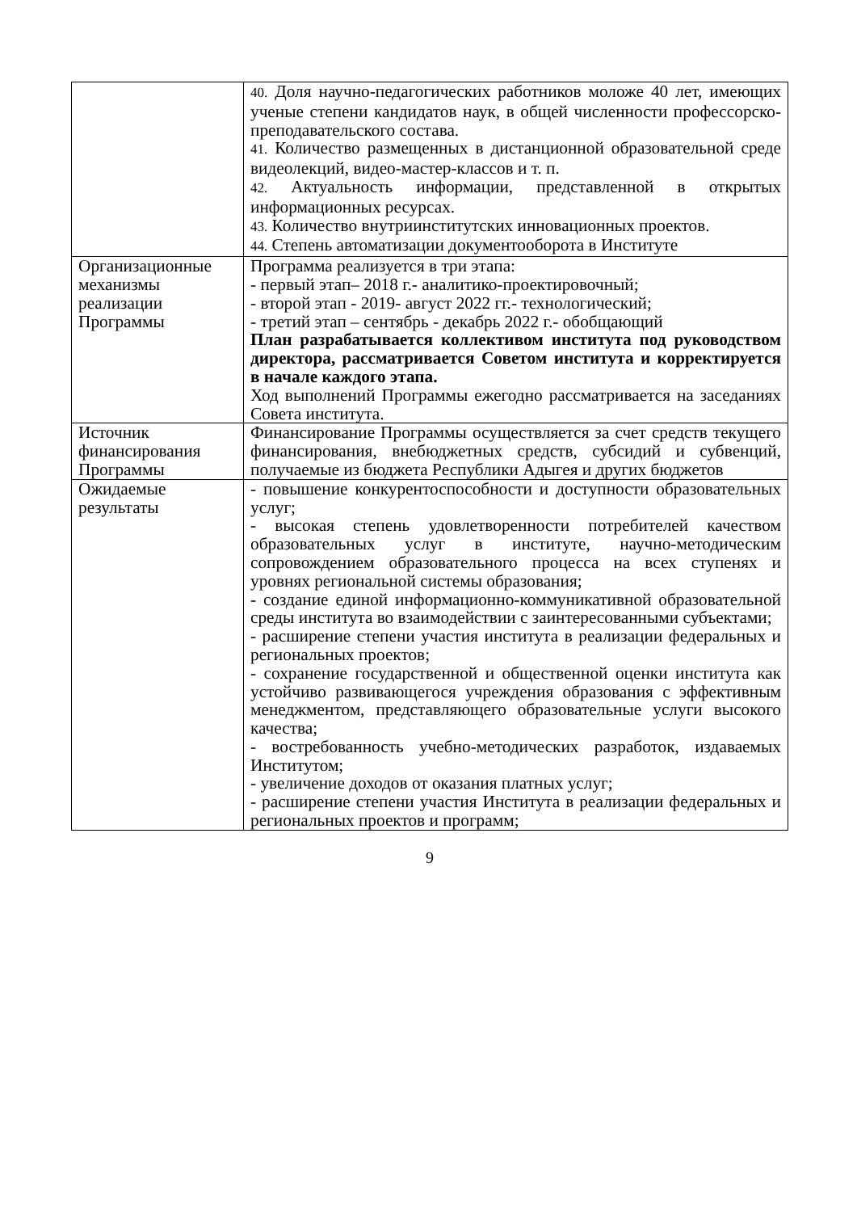| | 40. Доля научно-педагогических работников моложе 40 лет, имеющих ученые степени кандидатов наук, в общей численности профессорско-преподавательского состава. 41. Количество размещенных в дистанционной образовательной среде видеолекций, видео-мастер-классов и т. п. 42. Актуальность информации, представленной в открытых информационных ресурсах. 43. Количество внутриинститутских инновационных проектов. 44. Степень автоматизации документооборота в Институте |
| Организационные механизмы реализации Программы | Программа реализуется в три этапа: - первый этап– 2018 г.- аналитико-проектировочный; - второй этап - 2019- август 2022 гг.- технологический; - третий этап – сентябрь - декабрь 2022 г.- обобщающий План разрабатывается коллективом института под руководством директора, рассматривается Советом института и корректируется в начале каждого этапа. Ход выполнений Программы ежегодно рассматривается на заседаниях Совета института. |
| Источник финансирования Программы | Финансирование Программы осуществляется за счет средств текущего финансирования, внебюджетных средств, субсидий и субвенций, получаемые из бюджета Республики Адыгея и других бюджетов |
| Ожидаемые результаты | - повышение конкурентоспособности и доступности образовательных услуг; - высокая степень удовлетворенности потребителей качеством образовательных услуг в институте, научно-методическим сопровождением образовательного процесса на всех ступенях и уровнях региональной системы образования; - создание единой информационно-коммуникативной образовательной среды института во взаимодействии с заинтересованными субъектами; - расширение степени участия института в реализации федеральных и региональных проектов; - сохранение государственной и общественной оценки института как устойчиво развивающегося учреждения образования с эффективным менеджментом, представляющего образовательные услуги высокого качества; - востребованность учебно-методических разработок, издаваемых Институтом; - увеличение доходов от оказания платных услуг; - расширение степени участия Института в реализации федеральных и региональных проектов и программ; |
9